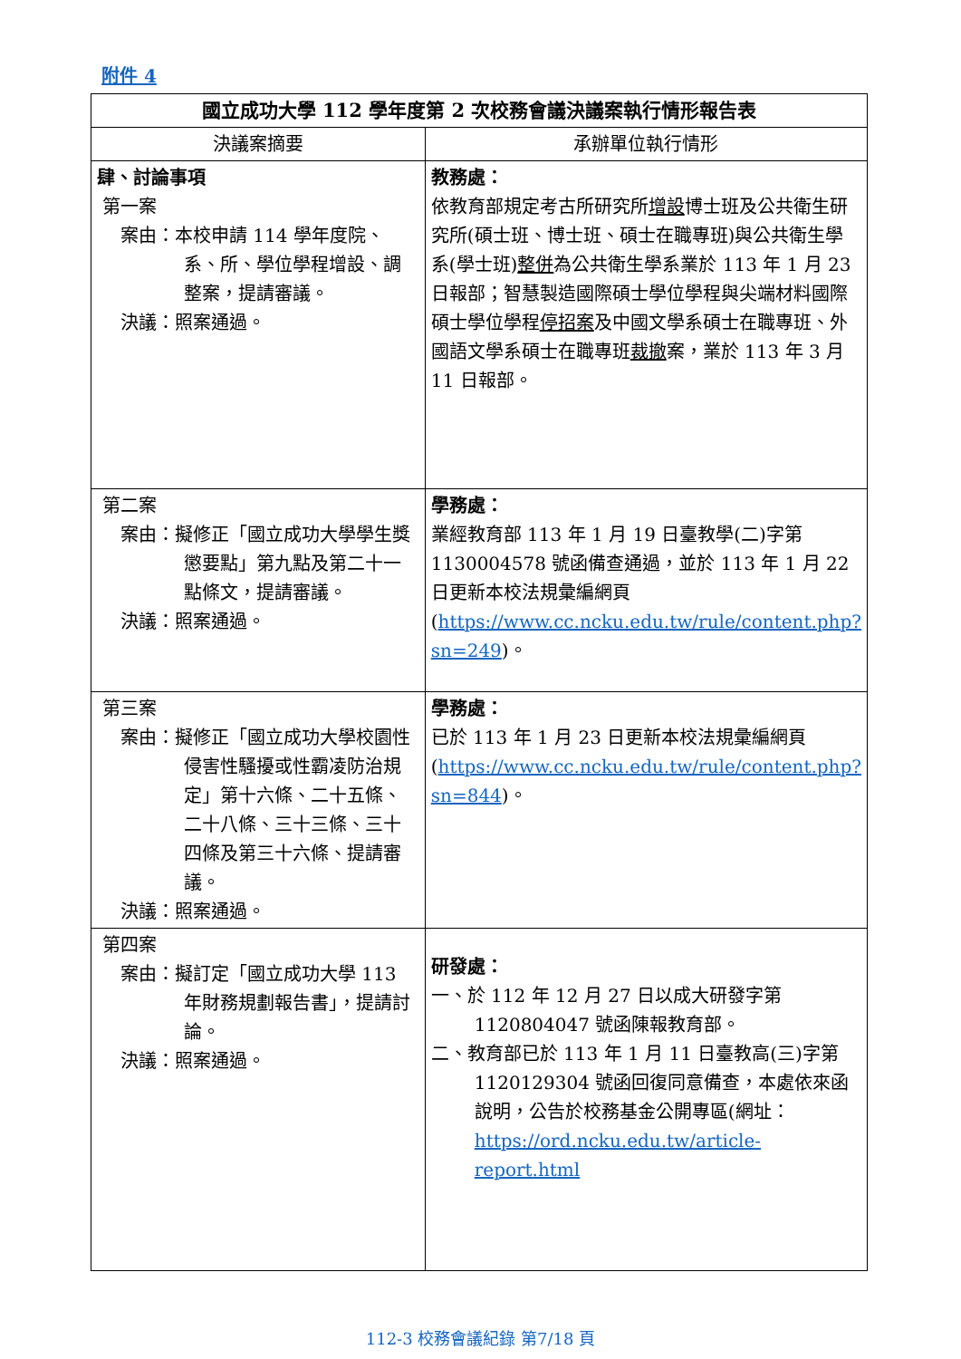附件 4
| 國立成功大學 112 學年度第 2 次校務會議決議案執行情形報告表 | |
| --- | --- |
| 決議案摘要 | 承辦單位執行情形 |
| 肆、討論事項 第一案 案由：本校申請 114 學年度院、系、所、學位學程增設、調整案，提請審議。 決議：照案通過。 | 教務處： 依教育部規定考古所研究所 增設 博士班及公共衛生研究所(碩士班、博士班、碩士在職專班)與公共衛生學系(學士班) 整併 為公共衛生學系業於 113 年 1 月 23 日報部；智慧製造國際碩士學位學程與尖端材料國際碩士學位學程 停招案 及中國文學系碩士在職專班、外國語文學系碩士在職專班 裁撤 案，業於 113 年 3 月 11 日報部。 |
| 第二案 案由：擬修正「國立成功大學學生獎懲要點」第九點及第二十一點條文，提請審議。 決議：照案通過。 | 學務處： 業經教育部 113 年 1 月 19 日臺教學(二)字第 1130004578 號函備查通過，並於 113 年 1 月 22 日更新本校法規彙編網頁( https://www.cc.ncku.edu.tw/rule/content.php?sn=249 )。 |
| 第三案 案由：擬修正「國立成功大學校園性侵害性騷擾或性霸凌防治規定」第十六條、二十五條、二十八條、三十三條、三十四條及第三十六條、提請審議。 決議：照案通過。 | 學務處： 已於 113 年 1 月 23 日更新本校法規彙編網頁( https://www.cc.ncku.edu.tw/rule/content.php?sn=844 )。 |
| 第四案 案由：擬訂定「國立成功大學 113 年財務規劃報告書」，提請討論。 決議：照案通過。 | 研發處： 一、於 112 年 12 月 27 日以成大研發字第 1120804047 號函陳報教育部。 二、教育部已於 113 年 1 月 11 日臺教高(三)字第 1120129304 號函回復同意備查，本處依來函說明，公告於校務基金公開專區(網址： https://ord.ncku.edu.tw/article-report.html |
112-3 校務會議紀錄 第7/18 頁